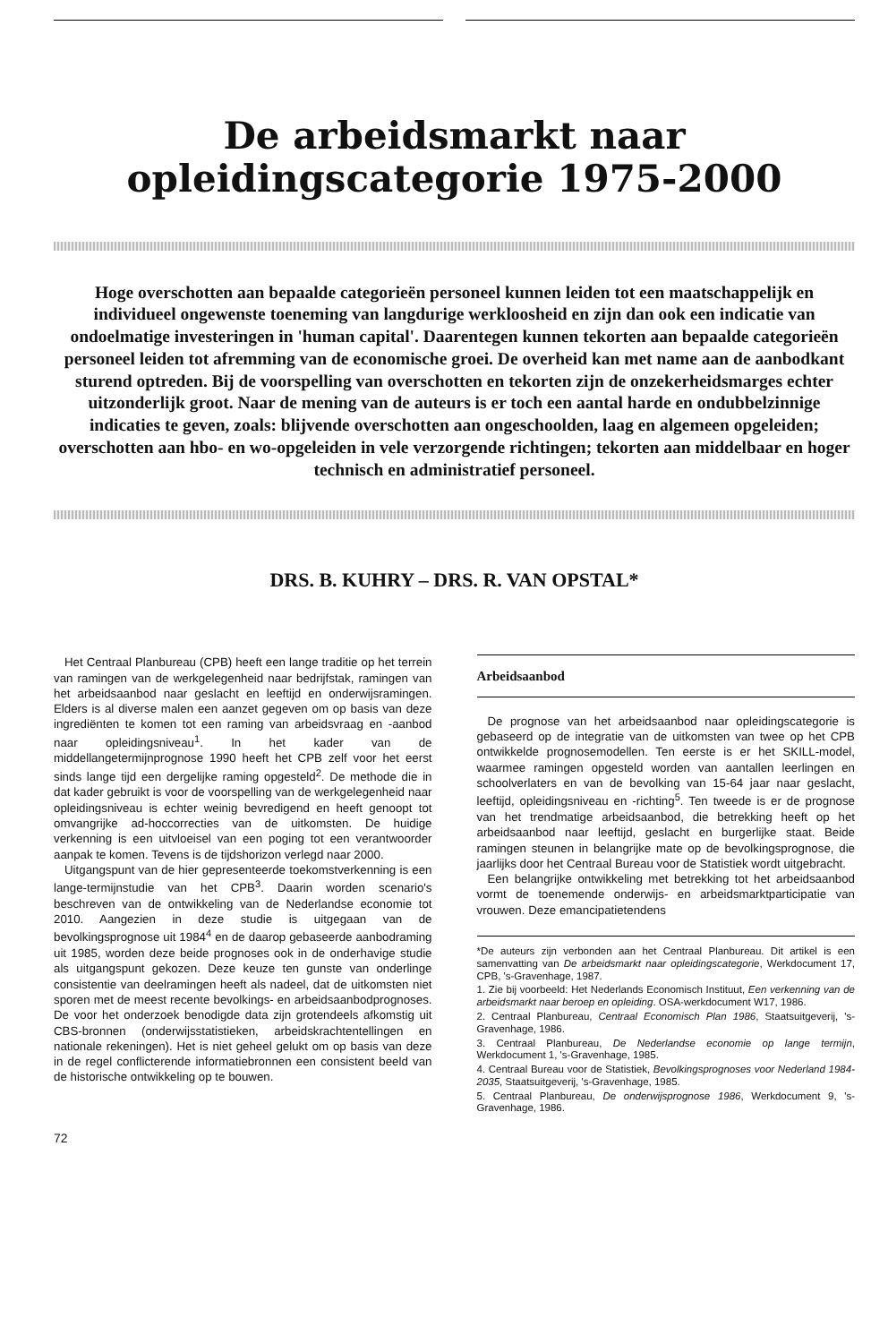De arbeidsmarkt naar
opleidingscategorie 1975-2000
Hoge overschotten aan bepaalde categorieën personeel kunnen leiden tot een maatschappelijk en individueel ongewenste toeneming van langdurige werkloosheid en zijn dan ook een indicatie van ondoelmatige investeringen in 'human capital'. Daarentegen kunnen tekorten aan bepaalde categorieën personeel leiden tot afremming van de economische groei. De overheid kan met name aan de aanbodkant sturend optreden. Bij de voorspelling van overschotten en tekorten zijn de onzekerheidsmarges echter uitzonderlijk groot. Naar de mening van de auteurs is er toch een aantal harde en ondubbelzinnige indicaties te geven, zoals: blijvende overschotten aan ongeschoolden, laag en algemeen opgeleiden; overschotten aan hbo- en wo-opgeleiden in vele verzorgende richtingen; tekorten aan middelbaar en hoger technisch en administratief personeel.
DRS. B. KUHRY – DRS. R. VAN OPSTAL*
Het Centraal Planbureau (CPB) heeft een lange traditie op het terrein van ramingen van de werkgelegenheid naar bedrijfstak, ramingen van het arbeidsaanbod naar geslacht en leeftijd en onderwijsramingen. Elders is al diverse malen een aanzet gegeven om op basis van deze ingrediënten te komen tot een raming van arbeidsvraag en -aanbod naar opleidingsniveau<sup>1</sup>. In het kader van de middellangetermijnprognose 1990 heeft het CPB zelf voor het eerst sinds lange tijd een dergelijke raming opgesteld<sup>2</sup>. De methode die in dat kader gebruikt is voor de voorspelling van de werkgelegenheid naar opleidingsniveau is echter weinig bevredigend en heeft genoopt tot omvangrijke ad-hoccorrecties van de uitkomsten. De huidige verkenning is een uitvloeisel van een poging tot een verantwoorder aanpak te komen. Tevens is de tijdshorizon verlegd naar 2000.
Uitgangspunt van de hier gepresenteerde toekomstverkenning is een lange-termijnstudie van het CPB<sup>3</sup>. Daarin worden scenario's beschreven van de ontwikkeling van de Nederlandse economie tot 2010. Aangezien in deze studie is uitgegaan van de bevolkingsprognose uit 1984<sup>4</sup> en de daarop gebaseerde aanbodraming uit 1985, worden deze beide prognoses ook in de onderhavige studie als uitgangspunt gekozen. Deze keuze ten gunste van onderlinge consistentie van deelramingen heeft als nadeel, dat de uitkomsten niet sporen met de meest recente bevolkings- en arbeidsaanbodprognoses. De voor het onderzoek benodigde data zijn grotendeels afkomstig uit CBS-bronnen (onderwijsstatistieken, arbeidskrachtentellingen en nationale rekeningen). Het is niet geheel gelukt om op basis van deze in de regel conflicterende informatiebronnen een consistent beeld van de historische ontwikkeling op te bouwen.
72
Arbeidsaanbod
De prognose van het arbeidsaanbod naar opleidingscategorie is gebaseerd op de integratie van de uitkomsten van twee op het CPB ontwikkelde prognosemodellen. Ten eerste is er het SKILL-model, waarmee ramingen opgesteld worden van aantallen leerlingen en schoolverlaters en van de bevolking van 15-64 jaar naar geslacht, leeftijd, opleidingsniveau en -richting<sup>5</sup>. Ten tweede is er de prognose van het trendmatige arbeidsaanbod, die betrekking heeft op het arbeidsaanbod naar leeftijd, geslacht en burgerlijke staat. Beide ramingen steunen in belangrijke mate op de bevolkingsprognose, die jaarlijks door het Centraal Bureau voor de Statistiek wordt uitgebracht.
Een belangrijke ontwikkeling met betrekking tot het arbeidsaanbod vormt de toenemende onderwijs- en arbeidsmarktparticipatie van vrouwen. Deze emancipatietendens
*De auteurs zijn verbonden aan het Centraal Planbureau. Dit artikel is een samenvatting van De arbeidsmarkt naar opleidingscategorie, Werkdocument 17, CPB, 's-Gravenhage, 1987.
1. Zie bij voorbeeld: Het Nederlands Economisch Instituut, Een verkenning van de arbeidsmarkt naar beroep en opleiding. OSA-werkdocument W17, 1986.
2. Centraal Planbureau, Centraal Economisch Plan 1986, Staatsuitgeverij, 's-Gravenhage, 1986.
3. Centraal Planbureau, De Nederlandse economie op lange termijn, Werkdocument 1, 's-Gravenhage, 1985.
4. Centraal Bureau voor de Statistiek, Bevolkingsprognoses voor Nederland 1984-2035, Staatsuitgeverij, 's-Gravenhage, 1985.
5. Centraal Planbureau, De onderwijsprognose 1986, Werkdocument 9, 's-Gravenhage, 1986.